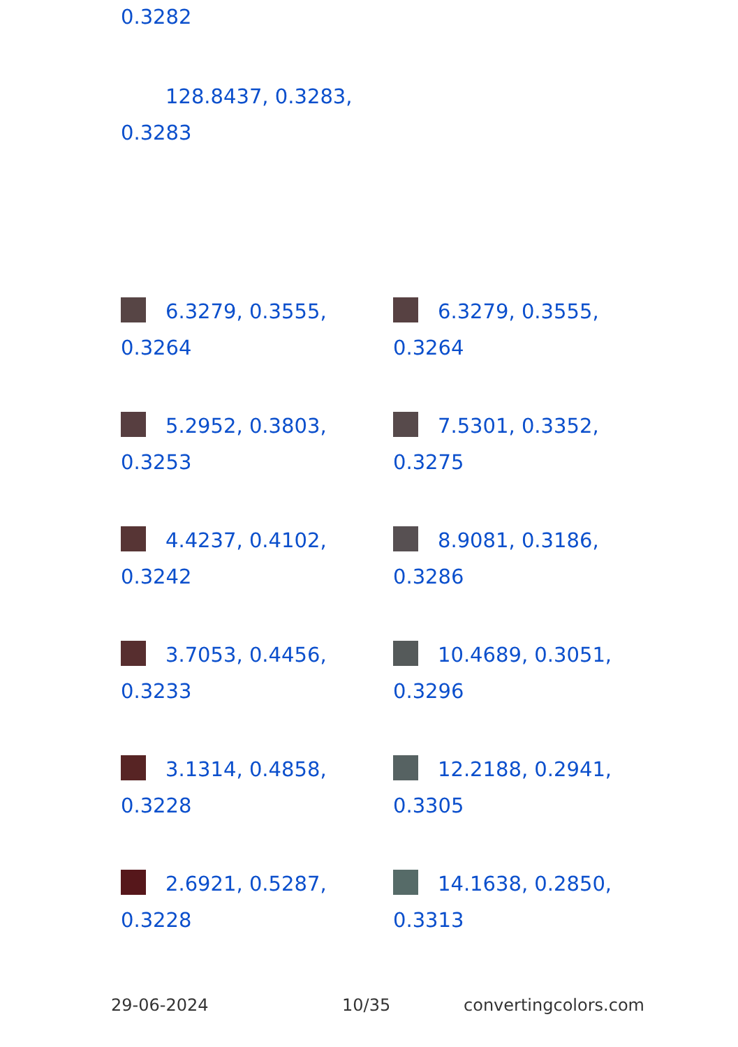0.3282
128.8437, 0.3283, 0.3283
6.3279, 0.3555, 0.3264
6.3279, 0.3555, 0.3264
5.2952, 0.3803, 0.3253
7.5301, 0.3352, 0.3275
4.4237, 0.4102, 0.3242
8.9081, 0.3186, 0.3286
3.7053, 0.4456, 0.3233
10.4689, 0.3051, 0.3296
3.1314, 0.4858, 0.3228
12.2188, 0.2941, 0.3305
2.6921, 0.5287, 0.3228
14.1638, 0.2850, 0.3313
29-06-2024 10/35 convertingcolors.com